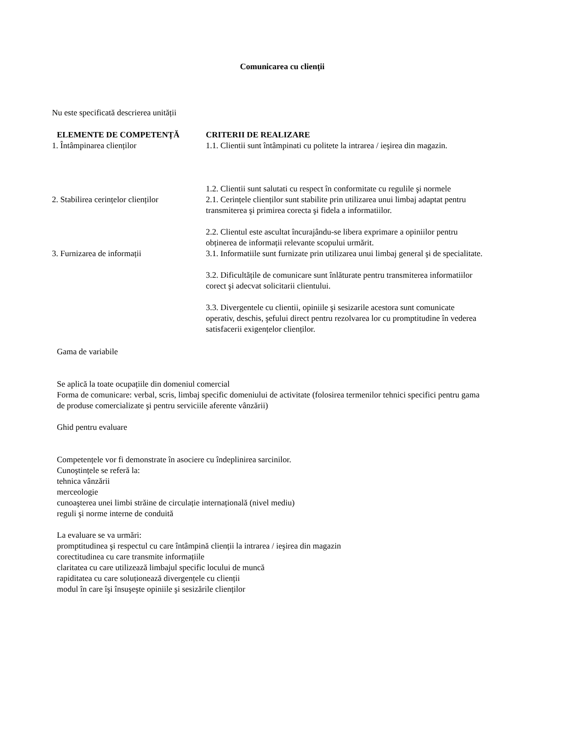Comunicarea cu clienții
Nu este specificată descrierea unității
| ELEMENTE DE COMPETENȚĂ | CRITERII DE REALIZARE |
| --- | --- |
| 1. Întâmpinarea clienților | 1.1. Clientii sunt întâmpinati cu politete la intrarea / ieşirea din magazin. 1.2. Clientii sunt salutati cu respect în conformitate cu regulile şi normele |
| 2. Stabilirea cerințelor clienților | 2.1. Cerințele clienților sunt stabilite prin utilizarea unui limbaj adaptat pentru transmiterea şi primirea corecta şi fidela a informatiilor. 2.2. Clientul este ascultat încurajându-se libera exprimare a opiniilor pentru obținerea de informații relevante scopului urmărit. |
| 3. Furnizarea de informații | 3.1. Informatiile sunt furnizate prin utilizarea unui limbaj general şi de specialitate. 3.2. Dificultățile de comunicare sunt înlăturate pentru transmiterea informatiilor corect şi adecvat solicitarii clientului. 3.3. Divergentele cu clientii, opiniile şi sesizarile acestora sunt comunicate operativ, deschis, şefului direct pentru rezolvarea lor cu promptitudine în vederea satisfacerii exigențelor clienților. |
Gama de variabile
Se aplică la toate ocupațiile din domeniul comercial
Forma de comunicare: verbal, scris, limbaj specific domeniului de activitate (folosirea termenilor tehnici specifici pentru gama de produse comercializate şi pentru serviciile aferente vânzării)
Ghid pentru evaluare
Competențele vor fi demonstrate în asociere cu îndeplinirea sarcinilor.
Cunoştințele se referă la:
tehnica vânzării
merceologie
cunoaşterea unei limbi străine de circulație internațională (nivel mediu)
reguli şi norme interne de conduită
La evaluare se va urmări:
promptitudinea şi respectul cu care întâmpină clienții la intrarea / ieşirea din magazin
corectitudinea cu care transmite informațiile
claritatea cu care utilizează limbajul specific locului de muncă
rapiditatea cu care soluționează divergențele cu clienții
modul în care îşi însuşeşte opiniile şi sesizările clienților